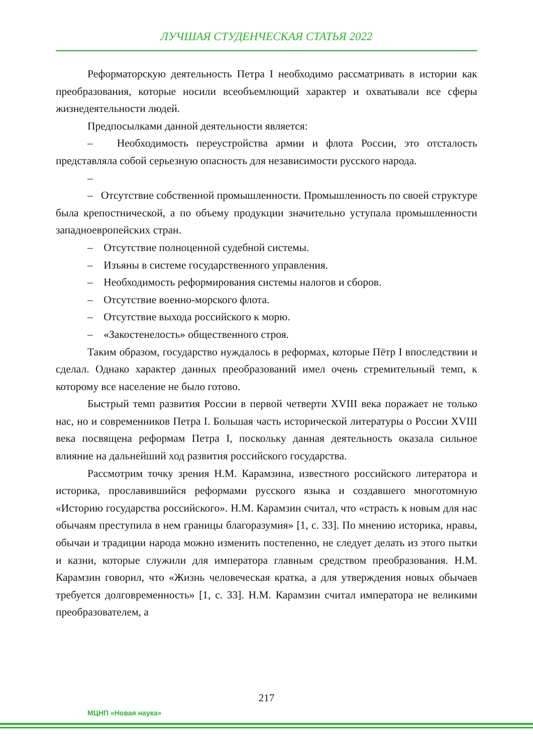ЛУЧШАЯ СТУДЕНЧЕСКАЯ СТАТЬЯ 2022
Реформаторскую деятельность Петра I необходимо рассматривать в истории как преобразования, которые носили всеобъемлющий характер и охватывали все сферы жизнедеятельности людей.
Предпосылками данной деятельности является:
– Необходимость переустройства армии и флота России, это отсталость представляла собой серьезную опасность для независимости русского народа.
–
– Отсутствие собственной промышленности. Промышленность по своей структуре была крепостнической, а по объему продукции значительно уступала промышленности западноевропейских стран.
– Отсутствие полноценной судебной системы.
– Изъяны в системе государственного управления.
– Необходимость реформирования системы налогов и сборов.
– Отсутствие военно-морского флота.
– Отсутствие выхода российского к морю.
– «Закостенелость» общественного строя.
Таким образом, государство нуждалось в реформах, которые Пётр I впоследствии и сделал. Однако характер данных преобразований имел очень стремительный темп, к которому все население не было готово.
Быстрый темп развития России в первой четверти XVIII века поражает не только нас, но и современников Петра I. Большая часть исторической литературы о России XVIII века посвящена реформам Петра I, поскольку данная деятельность оказала сильное влияние на дальнейший ход развития российского государства.
Рассмотрим точку зрения Н.М. Карамзина, известного российского литератора и историка, прославившийся реформами русского языка и создавшего многотомную «Историю государства российского». Н.М. Карамзин считал, что «страсть к новым для нас обычаям преступила в нем границы благоразумия» [1, с. 33]. По мнению историка, нравы, обычаи и традиции народа можно изменить постепенно, не следует делать из этого пытки и казни, которые служили для императора главным средством преобразования. Н.М. Карамзин говорил, что «Жизнь человеческая кратка, а для утверждения новых обычаев требуется долговременность» [1, с. 33]. Н.М. Карамзин считал императора не великими преобразователем, а
217
МЦНП «Новая наука»